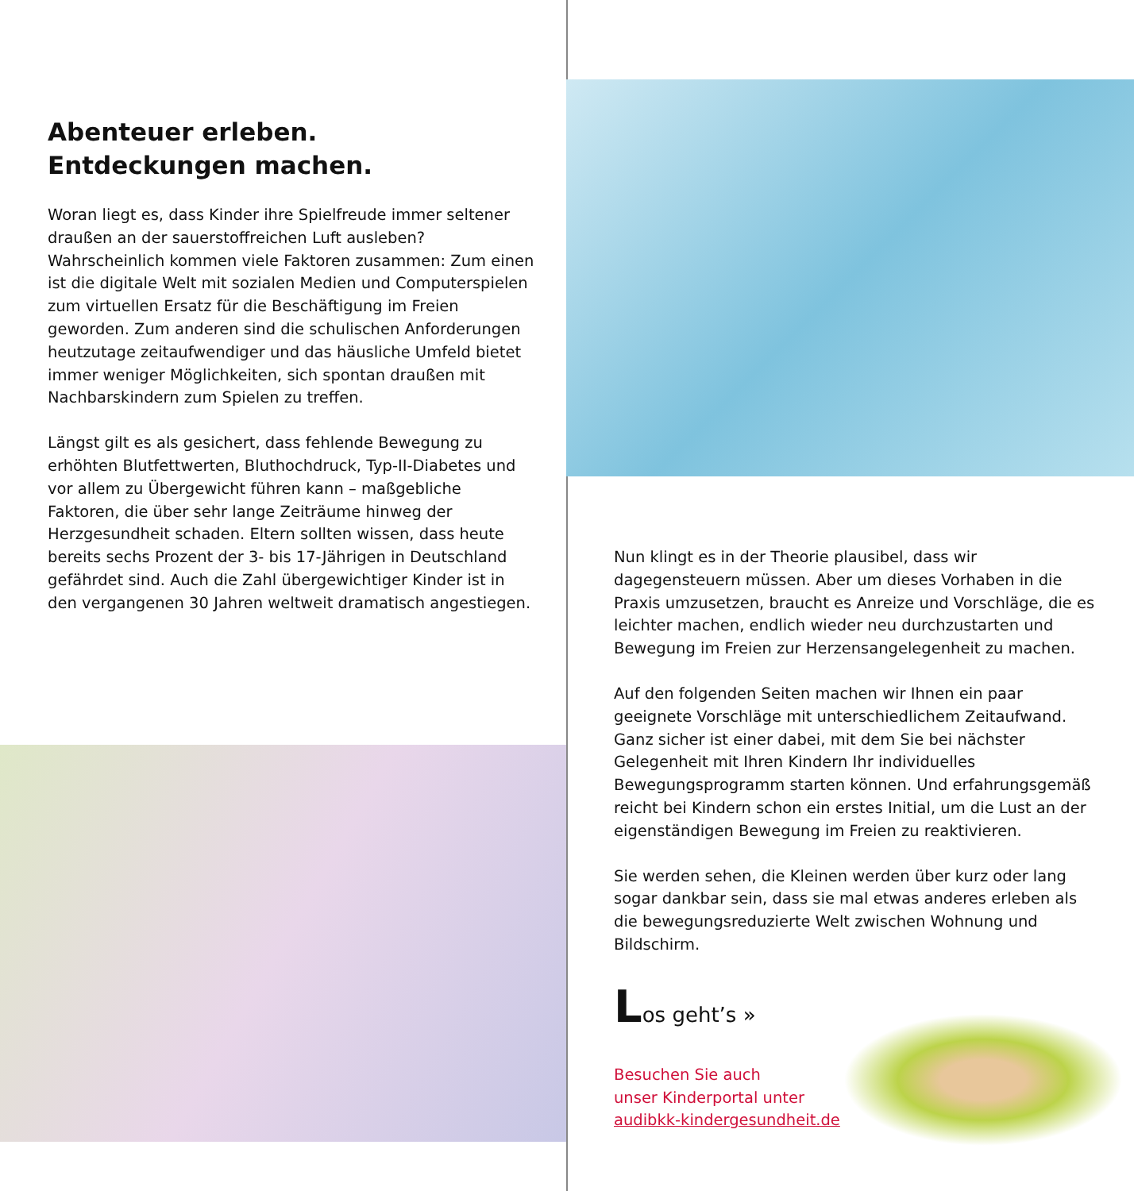Abenteuer erleben.
Entdeckungen machen.
Woran liegt es, dass Kinder ihre Spielfreude immer seltener draußen an der sauerstoffreichen Luft ausleben? Wahrscheinlich kommen viele Faktoren zusammen: Zum einen ist die digitale Welt mit sozialen Medien und Computerspielen zum virtuellen Ersatz für die Beschäftigung im Freien geworden. Zum anderen sind die schulischen Anforderungen heutzutage zeitaufwendiger und das häusliche Umfeld bietet immer weniger Möglichkeiten, sich spontan draußen mit Nachbarskindern zum Spielen zu treffen.
Längst gilt es als gesichert, dass fehlende Bewegung zu erhöhten Blutfettwerten, Bluthochdruck, Typ-II-Diabetes und vor allem zu Übergewicht führen kann – maßgebliche Faktoren, die über sehr lange Zeiträume hinweg der Herzgesundheit schaden. Eltern sollten wissen, dass heute bereits sechs Prozent der 3- bis 17-Jährigen in Deutschland gefährdet sind. Auch die Zahl übergewichtiger Kinder ist in den vergangenen 30 Jahren weltweit dramatisch angestiegen.
Nun klingt es in der Theorie plausibel, dass wir dagegensteuern müssen. Aber um dieses Vorhaben in die Praxis umzusetzen, braucht es Anreize und Vorschläge, die es leichter machen, endlich wieder neu durchzustarten und Bewegung im Freien zur Herzensangelegenheit zu machen.
Auf den folgenden Seiten machen wir Ihnen ein paar geeignete Vorschläge mit unterschiedlichem Zeitaufwand. Ganz sicher ist einer dabei, mit dem Sie bei nächster Gelegenheit mit Ihren Kindern Ihr individuelles Bewegungsprogramm starten können. Und erfahrungsgemäß reicht bei Kindern schon ein erstes Initial, um die Lust an der eigenständigen Bewegung im Freien zu reaktivieren.
Sie werden sehen, die Kleinen werden über kurz oder lang sogar dankbar sein, dass sie mal etwas anderes erleben als die bewegungsreduzierte Welt zwischen Wohnung und Bildschirm.
Los geht’s »
Besuchen Sie auch
unser Kinderportal unter
audibkk-kindergesundheit.de